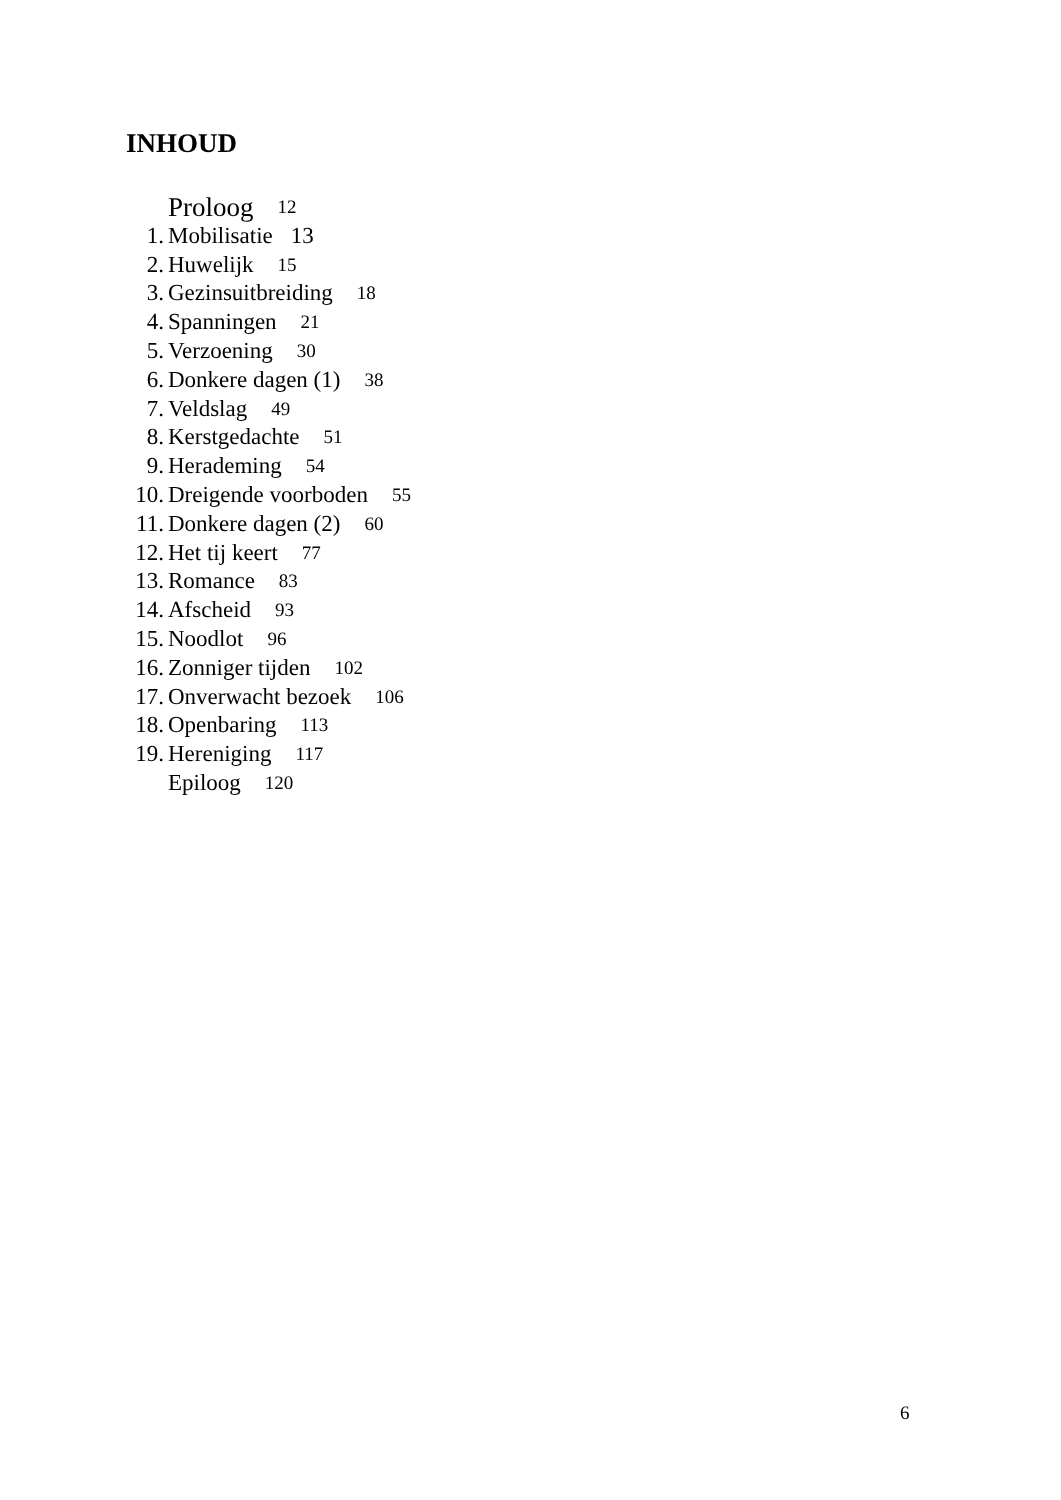INHOUD
Proloog 12
1. Mobilisatie 13
2. Huwelijk 15
3. Gezinsuitbreiding 18
4. Spanningen 21
5. Verzoening 30
6. Donkere dagen (1) 38
7. Veldslag 49
8. Kerstgedachte 51
9. Herademing 54
10. Dreigende voorboden 55
11. Donkere dagen (2) 60
12. Het tij keert 77
13. Romance 83
14. Afscheid 93
15. Noodlot 96
16. Zonniger tijden 102
17. Onverwacht bezoek 106
18. Openbaring 113
19. Hereniging 117
Epiloog 120
6